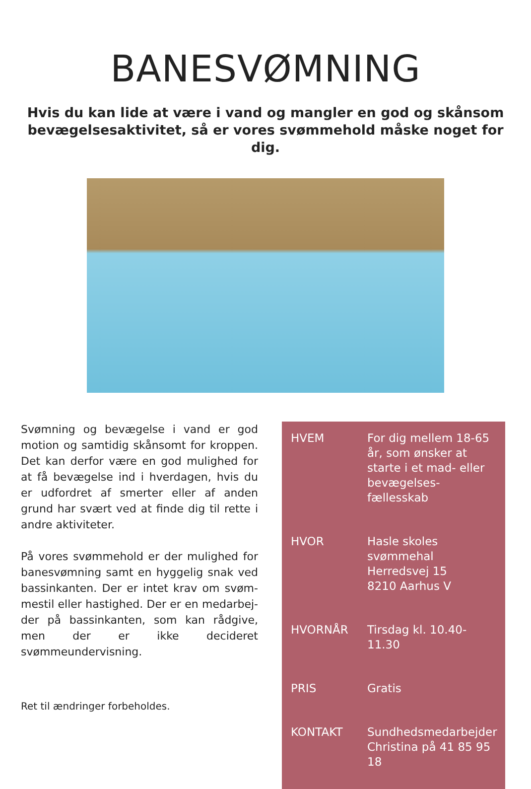BANESVØMNING
Hvis du kan lide at være i vand og mangler en god og skånsom bevægelsesaktivitet, så er vores svømmehold måske noget for dig.
Svømning og bevægelse i vand er god motion og samtidig skånsomt for kroppen. Det kan derfor være en god mulighed for at få bevægelse ind i hverdagen, hvis du er udfordret af smerter eller af anden grund har svært ved at finde dig til rette i andre aktiviteter.
På vores svømmehold er der mulighed for banesvømning samt en hyggelig snak ved bassinkanten. Der er intet krav om svøm-mestil eller hastighed. Der er en medarbej-der på bassinkanten, som kan rådgive, men der er ikke decideret svømmeundervisning.
| HVEM | For dig mellem 18-65 år, som ønsker at starte i et mad- eller bevægelses-fællesskab |
| HVOR | Hasle skoles svømmehal Herredsvej 15 8210 Aarhus V |
| HVORNÅR | Tirsdag kl. 10.40-11.30 |
| PRIS | Gratis |
| KONTAKT | Sundhedsmedarbejder Christina på 41 85 95 18 |
Ret til ændringer forbeholdes.